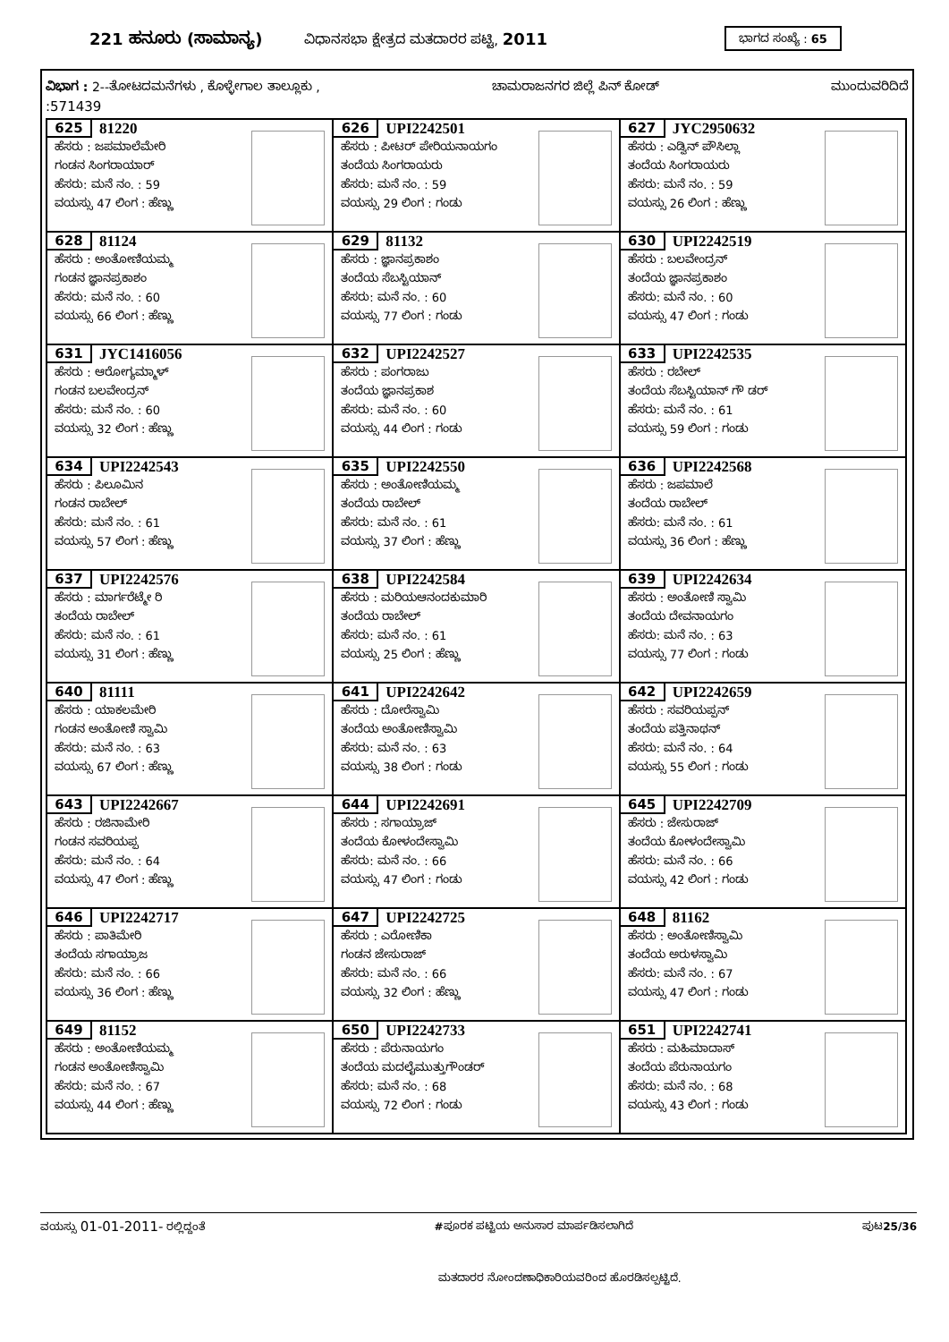221 ಹನೂರು (ಸಾಮಾನ್ಯ)
ವಿಧಾನಸಭಾ ಕ್ಷೇತ್ರದ ಮತದಾರರ ಪಟ್ಟಿ, 2011
ಭಾಗದ ಸಂಖ್ಯೆ : 65
ವಿಭಾಗ : 2--ತೋಟದಮನೆಗಳು , ಕೊಳ್ಳೇಗಾಲ ತಾಲ್ಲೂಕು , ಚಾಮರಾಜನಗರ ಜಿಲ್ಲೆ ಪಿನ್ ಕೋಡ್ ಮುಂದುವರಿದಿದೆ
:571439
| 625 81220 ಹೆಸರು : ಜಪಮಾಲೆಮೇರಿ ಗಂಡನ ಸಿಂಗರಾಯಾರ್ ಹೆಸರು: ಮನೆ ನಂ. : 59 ವಯಸ್ಸು 47 ಲಿಂಗ : ಹೆಣ್ಣು | 626 UPI2242501 ಹೆಸರು : ಪೀಟರ್ ಪೇರಿಯನಾಯಗಂ ತಂದೆಯ ಸಿಂಗರಾಯರು ಹೆಸರು: ಮನೆ ನಂ. : 59 ವಯಸ್ಸು 29 ಲಿಂಗ : ಗಂಡು | 627 JYC2950632 ಹೆಸರು : ಎಡ್ವಿನ್ ಪೌಸಿಲ್ಲಾ ತಂದೆಯ ಸಿಂಗರಾಯರು ಹೆಸರು: ಮನೆ ನಂ. : 59 ವಯಸ್ಸು 26 ಲಿಂಗ : ಹೆಣ್ಣು |
| 628 81124 ಹೆಸರು : ಅಂತೋಣಿಯಮ್ಮ ಗಂಡನ ಜ್ಞಾನಪ್ರಕಾಶಂ ಹೆಸರು: ಮನೆ ನಂ. : 60 ವಯಸ್ಸು 66 ಲಿಂಗ : ಹೆಣ್ಣು | 629 81132 ಹೆಸರು : ಜ್ಞಾನಪ್ರಕಾಶಂ ತಂದೆಯ ಸೆಬಸ್ಟಿಯಾನ್ ಹೆಸರು: ಮನೆ ನಂ. : 60 ವಯಸ್ಸು 77 ಲಿಂಗ : ಗಂಡು | 630 UPI2242519 ಹೆಸರು : ಬಲವೇಂದ್ರನ್ ತಂದೆಯ ಜ್ಞಾನಪ್ರಕಾಶಂ ಹೆಸರು: ಮನೆ ನಂ. : 60 ವಯಸ್ಸು 47 ಲಿಂಗ : ಗಂಡು |
| 631 JYC1416056 ಹೆಸರು : ಆರೋಗ್ಯಮ್ಮಾಳ್ ಗಂಡನ ಬಲವೇಂದ್ರನ್ ಹೆಸರು: ಮನೆ ನಂ. : 60 ವಯಸ್ಸು 32 ಲಿಂಗ : ಹೆಣ್ಣು | 632 UPI2242527 ಹೆಸರು : ಪಂಗರಾಜು ತಂದೆಯ ಜ್ಞಾನಪ್ರಕಾಶ ಹೆಸರು: ಮನೆ ನಂ. : 60 ವಯಸ್ಸು 44 ಲಿಂಗ : ಗಂಡು | 633 UPI2242535 ಹೆಸರು : ರಬೇಲ್ ತಂದೆಯ ಸೆಬಸ್ಟಿಯಾನ್ ಗೌ ಡರ್ ಹೆಸರು: ಮನೆ ನಂ. : 61 ವಯಸ್ಸು 59 ಲಿಂಗ : ಗಂಡು |
| 634 UPI2242543 ಹೆಸರು : ಪಿಲೂಮಿನ ಗಂಡನ ರಾಬೇಲ್ ಹೆಸರು: ಮನೆ ನಂ. : 61 ವಯಸ್ಸು 57 ಲಿಂಗ : ಹೆಣ್ಣು | 635 UPI2242550 ಹೆಸರು : ಅಂತೋಣಿಯಮ್ಮ ತಂದೆಯ ರಾಬೇಲ್ ಹೆಸರು: ಮನೆ ನಂ. : 61 ವಯಸ್ಸು 37 ಲಿಂಗ : ಹೆಣ್ಣು | 636 UPI2242568 ಹೆಸರು : ಜಪಮಾಲೆ ತಂದೆಯ ರಾಬೇಲ್ ಹೆಸರು: ಮನೆ ನಂ. : 61 ವಯಸ್ಸು 36 ಲಿಂಗ : ಹೆಣ್ಣು |
| 637 UPI2242576 ಹೆಸರು : ಮಾರ್ಗರೆಟ್ಮೇ ರಿ ತಂದೆಯ ರಾಬೇಲ್ ಹೆಸರು: ಮನೆ ನಂ. : 61 ವಯಸ್ಸು 31 ಲಿಂಗ : ಹೆಣ್ಣು | 638 UPI2242584 ಹೆಸರು : ಮರಿಯಆನಂದಕುಮಾರಿ ತಂದೆಯ ರಾಬೇಲ್ ಹೆಸರು: ಮನೆ ನಂ. : 61 ವಯಸ್ಸು 25 ಲಿಂಗ : ಹೆಣ್ಣು | 639 UPI2242634 ಹೆಸರು : ಅಂತೋಣಿ ಸ್ವಾಮಿ ತಂದೆಯ ದೇವನಾಯಗಂ ಹೆಸರು: ಮನೆ ನಂ. : 63 ವಯಸ್ಸು 77 ಲಿಂಗ : ಗಂಡು |
| 640 81111 ಹೆಸರು : ಯಾಕಲಮೇರಿ ಗಂಡನ ಅಂತೋಣಿ ಸ್ವಾಮಿ ಹೆಸರು: ಮನೆ ನಂ. : 63 ವಯಸ್ಸು 67 ಲಿಂಗ : ಹೆಣ್ಣು | 641 UPI2242642 ಹೆಸರು : ದೋರೆಸ್ವಾಮಿ ತಂದೆಯ ಅಂತೋಣಿಸ್ವಾಮಿ ಹೆಸರು: ಮನೆ ನಂ. : 63 ವಯಸ್ಸು 38 ಲಿಂಗ : ಗಂಡು | 642 UPI2242659 ಹೆಸರು : ಸವರಿಯಪ್ಪನ್ ತಂದೆಯ ಪತ್ತಿನಾಥನ್ ಹೆಸರು: ಮನೆ ನಂ. : 64 ವಯಸ್ಸು 55 ಲಿಂಗ : ಗಂಡು |
| 643 UPI2242667 ಹೆಸರು : ರಜಿನಾಮೇರಿ ಗಂಡನ ಸವರಿಯಪ್ಪ ಹೆಸರು: ಮನೆ ನಂ. : 64 ವಯಸ್ಸು 47 ಲಿಂಗ : ಹೆಣ್ಣು | 644 UPI2242691 ಹೆಸರು : ಸಗಾಯ್ರಾಜ್ ತಂದೆಯ ಕೋಳಂದೇಸ್ವಾಮಿ ಹೆಸರು: ಮನೆ ನಂ. : 66 ವಯಸ್ಸು 47 ಲಿಂಗ : ಗಂಡು | 645 UPI2242709 ಹೆಸರು : ಜೇಸುರಾಜ್ ತಂದೆಯ ಕೋಳಂದೇಸ್ವಾಮಿ ಹೆಸರು: ಮನೆ ನಂ. : 66 ವಯಸ್ಸು 42 ಲಿಂಗ : ಗಂಡು |
| 646 UPI2242717 ಹೆಸರು : ಪಾತಿಮೇರಿ ತಂದೆಯ ಸಗಾಯ್ರಾಜ ಹೆಸರು: ಮನೆ ನಂ. : 66 ವಯಸ್ಸು 36 ಲಿಂಗ : ಹೆಣ್ಣು | 647 UPI2242725 ಹೆಸರು : ಎರೋಣಿಕಾ ಗಂಡನ ಜೇಸುರಾಜ್ ಹೆಸರು: ಮನೆ ನಂ. : 66 ವಯಸ್ಸು 32 ಲಿಂಗ : ಹೆಣ್ಣು | 648 81162 ಹೆಸರು : ಅಂತೋಣಿಸ್ವಾಮಿ ತಂದೆಯ ಅರುಳಸ್ವಾಮಿ ಹೆಸರು: ಮನೆ ನಂ. : 67 ವಯಸ್ಸು 47 ಲಿಂಗ : ಗಂಡು |
| 649 81152 ಹೆಸರು : ಅಂತೋಣಿಯಮ್ಮ ಗಂಡನ ಅಂತೋಣಿಸ್ವಾಮಿ ಹೆಸರು: ಮನೆ ನಂ. : 67 ವಯಸ್ಸು 44 ಲಿಂಗ : ಹೆಣ್ಣು | 650 UPI2242733 ಹೆಸರು : ಪೆರುನಾಯಗಂ ತಂದೆಯ ಮದಲೈಮುತ್ತುಗೌಂಡರ್ ಹೆಸರು: ಮನೆ ನಂ. : 68 ವಯಸ್ಸು 72 ಲಿಂಗ : ಗಂಡು | 651 UPI2242741 ಹೆಸರು : ಮಹಿಮಾದಾಸ್ ತಂದೆಯ ಪೆರುನಾಯಗಂ ಹೆಸರು: ಮನೆ ನಂ. : 68 ವಯಸ್ಸು 43 ಲಿಂಗ : ಗಂಡು |
ವಯಸ್ಸು 01-01-2011- ರಲ್ಲಿದ್ದಂತೆ #ಪೂರಕ ಪಟ್ಟಿಯ ಅನುಸಾರ ಮಾರ್ಪಡಿಸಲಾಗಿದೆ ಪುಟ25/36
ಮತದಾರರ ನೋಂದಣಾಧಿಕಾರಿಯವರಿಂದ ಹೊರಡಿಸಲ್ಪಟ್ಟಿದೆ.